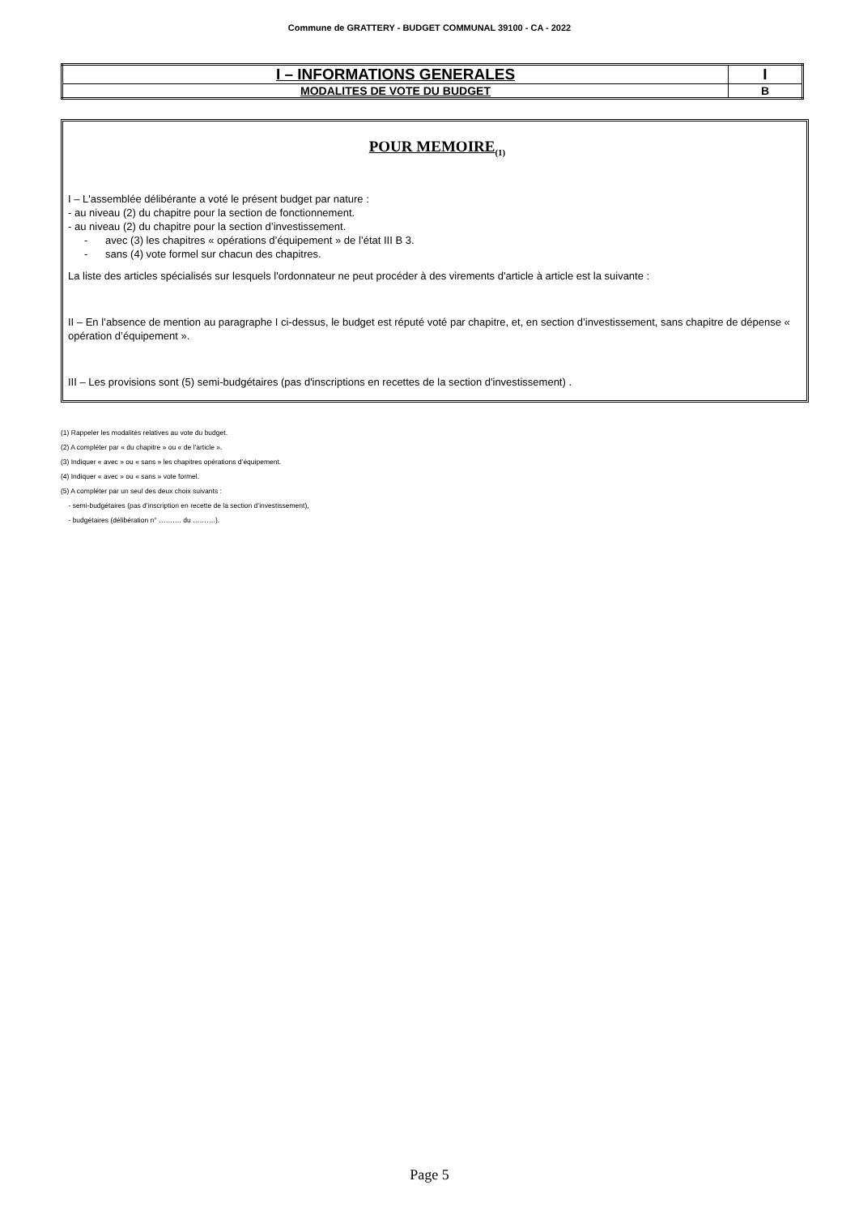Commune de GRATTERY - BUDGET COMMUNAL 39100 - CA - 2022
| I – INFORMATIONS GENERALES | I |
| MODALITES DE VOTE DU BUDGET | B |
POUR MEMOIRE<sub>(1)</sub>
I – L'assemblée délibérante a voté le présent budget par nature :
- au niveau (2) du chapitre pour la section de fonctionnement.
- au niveau (2) du chapitre pour la section d’investissement.
- avec (3) les chapitres « opérations d’équipement » de l’état III B 3.
- sans (4) vote formel sur chacun des chapitres.
La liste des articles spécialisés sur lesquels l'ordonnateur ne peut procéder à des virements d'article à article est la suivante :
II – En l’absence de mention au paragraphe I ci-dessus, le budget est réputé voté par chapitre, et, en section d’investissement, sans chapitre de dépense « opération d’équipement ».
III – Les provisions sont (5) semi-budgétaires (pas d'inscriptions en recettes de la section d'investissement) .
(1) Rappeler les modalités relatives au vote du budget.
(2) A compléter par « du chapitre » ou « de l’article ».
(3) Indiquer « avec » ou « sans » les chapitres opérations d’équipement.
(4) Indiquer « avec » ou « sans » vote formel.
(5) A compléter par un seul des deux choix suivants :
- semi-budgétaires (pas d’inscription en recette de la section d’investissement),
- budgétaires (délibération n° ………. du ……….).
Page 5